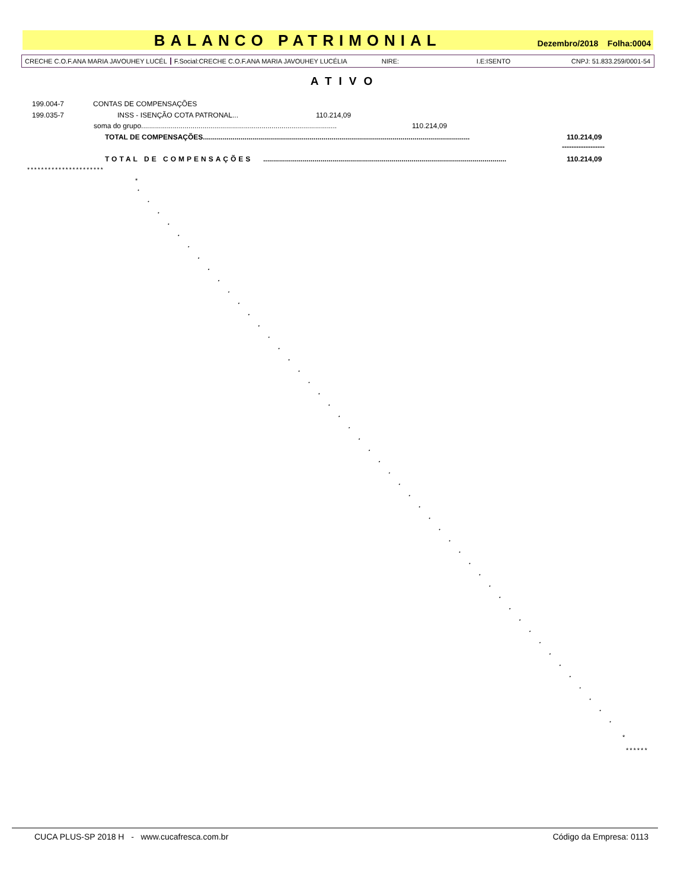BALANCO PATRIMONIAL
Dezembro/2018 Folha:0004
CRECHE C.O.F.ANA MARIA JAVOUHEY LUCÉL F.Social:CRECHE C.O.F.ANA MARIA JAVOUHEY LUCÉLIA NIRE: I.E:ISENTO CNPJ: 51.833.259/0001-54
ATIVO
199.004-7 CONTAS DE COMPENSAÇÕES
199.035-7 INSS - ISENÇÃO COTA PATRONAL... 110.214,09
soma do grupo................................................................................................... 110.214,09
TOTAL DE COMPENSAÇÕES....................................................................................................................................... 110.214,09
------------------
TOTAL DE COMPENSAÇÕES........................................................................................................................... 110.214,09
**********************
*
*
******
CUCA PLUS-SP 2018 H - www.cucafresca.com.br Código da Empresa: 0113